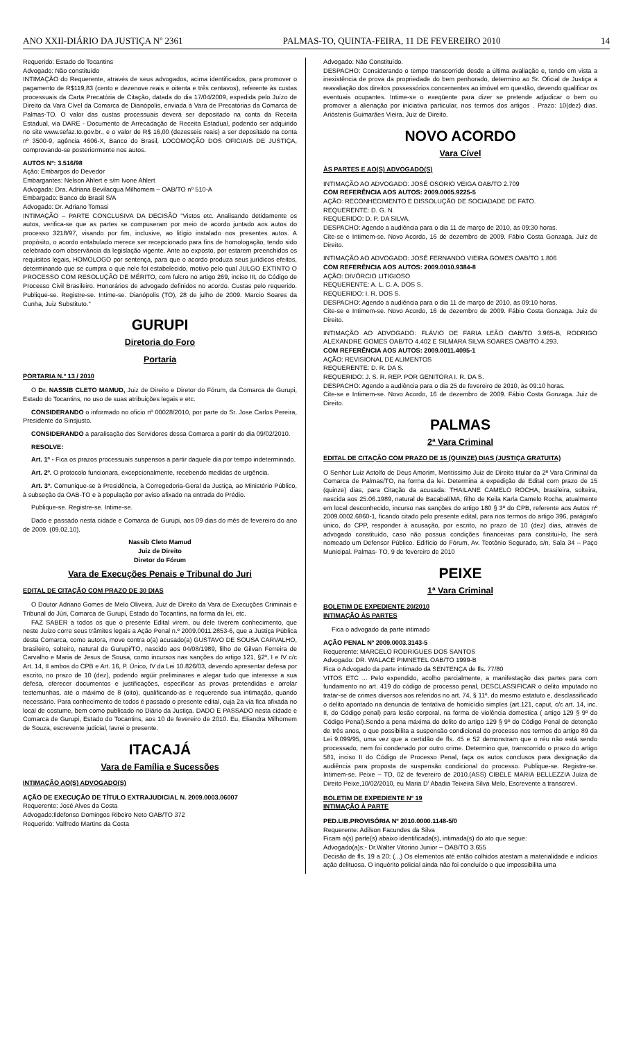ANO XXII-DIÁRIO DA JUSTIÇA Nº 2361 PALMAS-TO, QUINTA-FEIRA, 11 DE FEVEREIRO 2010 14
Requerido: Estado do Tocantins
Advogado: Não constituído
INTIMAÇÃO do Requerente, através de seus advogados, acima identificados, para promover o pagamento de R$119,83 (cento e dezenove reais e oitenta e três centavos), referente às custas processuais da Carta Precatória de Citação, datada do dia 17/04/2009, expedida pelo Juízo de Direito da Vara Cível da Comarca de Dianópolis, enviada à Vara de Precatórias da Comarca de Palmas-TO. O valor das custas processuais deverá ser depositado na conta da Receita Estadual, via DARE - Documento de Arrecadação de Receita Estadual, podendo ser adquirido no site www.sefaz.to.gov.br., e o valor de R$ 16,00 (dezesseis reais) a ser depositado na conta nº 3500-9, agência 4606-X, Banco do Brasil, LOCOMOÇÃO DOS OFICIAIS DE JUSTIÇA, comprovando-se posteriormente nos autos.
AUTOS Nº: 3.516/98
Ação: Embargos do Devedor
Embargantes: Nelson Ahlert e s/m Ivone Ahlert
Advogada: Dra. Adriana Bevilacqua Milhomem – OAB/TO nº 510-A
Embargado: Banco do Brasil S/A
Advogado: Dr. Adriano Tomasi
INTIMAÇÃO – PARTE CONCLUSIVA DA DECISÃO "Vistos etc. Analisando detidamente os autos, verifica-se que as partes se compuseram por meio de acordo juntado aos autos do processo 3218/97, visando por fim, inclusive, ao litígio instalado nos presentes autos. A propósito, o acordo entabulado merece ser recepcionado para fins de homologação, tendo sido celebrado com observância da legislação vigente. Ante ao exposto, por estarem preenchidos os requisitos legais, HOMOLOGO por sentença, para que o acordo produza seus jurídicos efeitos, determinando que se cumpra o que nele foi estabelecido, motivo pelo qual JULGO EXTINTO O PROCESSO COM RESOLUÇÃO DE MÉRITO, com fulcro no artigo 269, inciso III, do Código de Processo Civil Brasileiro. Honorários de advogado definidos no acordo. Custas pelo requerido. Publique-se. Registre-se. Intime-se. Dianópolis (TO), 28 de julho de 2009. Marcio Soares da Cunha, Juiz Substituto."
GURUPI
Diretoria do Foro
Portaria
PORTARIA N.º 13 / 2010
O Dr. NASSIB CLETO MAMUD, Juiz de Direito e Diretor do Fórum, da Comarca de Gurupi, Estado do Tocantins, no uso de suas atribuições legais e etc.
CONSIDERANDO o informado no oficio nº 00028/2010, por parte do Sr. Jose Carlos Pereira, Presidente do Sinsjusto.
CONSIDERANDO a paralisação dos Servidores dessa Comarca a partir do dia 09/02/2010.
RESOLVE:
Art. 1º - Fica os prazos processuais suspensos a partir daquele dia por tempo indeterminado.
Art. 2º. O protocolo funcionara, excepcionalmente, recebendo medidas de urgência.
Art. 3º. Comunique-se à Presidência, à Corregedoria-Geral da Justiça, ao Ministério Público, à subseção da OAB-TO e à população por aviso afixado na entrada do Prédio.
Publique-se. Registre-se. Intime-se.
Dado e passado nesta cidade e Comarca de Gurupi, aos 09 dias do mês de fevereiro do ano de 2009. (09.02.10).
Nassib Cleto Mamud
Juiz de Direito
Diretor do Fórum
Vara de Execuções Penais e Tribunal do Juri
EDITAL DE CITAÇÃO COM PRAZO DE 30 DIAS
O Doutor Adriano Gomes de Melo Oliveira, Juiz de Direito da Vara de Execuções Criminais e Tribunal do Júri, Comarca de Gurupi, Estado do Tocantins, na forma da lei, etc.
FAZ SABER a todos os que o presente Edital virem, ou dele tiverem conhecimento, que neste Juízo corre seus trâmites legais a Ação Penal n.º 2009.0011.2853-6, que a Justiça Pública desta Comarca, como autora, move contra o(a) acusado(a) GUSTAVO DE SOUSA CARVALHO, brasileiro, solteiro, natural de Gurupi/TO, nascido aos 04/08/1989, filho de Gilvan Ferreira de Carvalho e Maria de Jesus de Sousa, como incursos nas sanções do artigo 121, §2º, I e IV c/c Art. 14, II ambos do CPB e Art. 16, P. Único, IV da Lei 10.826/03, devendo apresentar defesa por escrito, no prazo de 10 (dez), podendo argüir preliminares e alegar tudo que interesse a sua defesa, oferecer documentos e justificações, especificar as provas pretendidas e arrolar testemunhas, até o máximo de 8 (oito), qualificando-as e requerendo sua intimação, quando necessário. Para conhecimento de todos é passado o presente edital, cuja 2a via fica afixada no local de costume, bem como publicado no Diário da Justiça. DADO E PASSADO nesta cidade e Comarca de Gurupi, Estado do Tocantins, aos 10 de fevereiro de 2010. Eu, Eliandra Milhomem de Souza, escrevente judicial, lavrei o presente.
ITACAJÁ
Vara de Família e Sucessões
INTIMAÇÃO AO(S) ADVOGADO(S)
AÇÃO DE EXECUÇÃO DE TÍTULO EXTRAJUDICIAL N. 2009.0003.06007
Requerente: José Alves da Costa
Advogado:Ildefonso Domingos Ribeiro Neto OAB/TO 372
Requerido: Valfredo Martins da Costa
Advogado: Não Constituído.
DESPACHO: Considerando o tempo transcorrido desde a última avaliação e, tendo em vista a inexistência de prova da propriedade do bem penhorado, determino ao Sr. Oficial de Justiça a reavaliação dos direitos possessórios concernentes ao imóvel em questão, devendo qualificar os eventuais ocupantes. Intime-se o exeqüente para dizer se pretende adjudicar o bem ou promover a alienação por iniciativa particular, nos termos dos artigos . Prazo: 10(dez) dias. Arióstenis Guimarães Vieira, Juiz de Direito.
NOVO ACORDO
Vara Cível
ÀS PARTES E AO(S) ADVOGADO(S)
INTIMAÇÃO AO ADVOGADO: JOSÉ OSORIO VEIGA OAB/TO 2.709
COM REFERÊNCIA AOS AUTOS: 2009.0005.9225-5
AÇÃO: RECONHECIMENTO E DISSOLUÇÃO DE SOCIADADE DE FATO.
REQUERENTE: D. G. N.
REQUERIDO: D. P. DA SILVA.
DESPACHO: Agendo a audiência para o dia 11 de março de 2010, às 09:30 horas.
Cite-se e Intimem-se. Novo Acordo, 16 de dezembro de 2009. Fábio Costa Gonzaga. Juiz de Direito.
INTIMAÇÃO AO ADVOGADO: JOSÉ FERNANDO VIEIRA GOMES OAB/TO 1.806
COM REFERÊNCIA AOS AUTOS: 2009.0010.9384-8
AÇÃO: DIVÓRCIO LITIGIOSO
REQUERENTE: A. L. C. A. DOS S.
REQUERIDO: I. R. DOS S.
DESPACHO: Agendo a audiência para o dia 11 de março de 2010, às 09:10 horas.
Cite-se e Intimem-se. Novo Acordo, 16 de dezembro de 2009. Fábio Costa Gonzaga. Juiz de Direito.
INTIMAÇÃO AO ADVOGADO: FLÁVIO DE FARIA LEÃO OAB/TO 3.965-B, RODRIGO ALEXANDRE GOMES OAB/TO 4.402 E SILMARA SILVA SOARES OAB/TO 4.293.
COM REFERÊNCIA AOS AUTOS: 2009.0011.4095-1
AÇÃO: REVISIONAL DE ALIMENTOS
REQUERENTE: D. R. DA S.
REQUERIDO: J. S. R. REP. POR GENITORA I. R. DA S.
DESPACHO: Agendo a audiência para o dia 25 de fevereiro de 2010, às 09:10 horas.
Cite-se e Intimem-se. Novo Acordo, 16 de dezembro de 2009. Fábio Costa Gonzaga. Juiz de Direito.
PALMAS
2ª Vara Criminal
EDITAL DE CITAÇÃO COM PRAZO DE 15 (QUINZE) DIAS (JUSTIÇA GRATUITA)
O Senhor Luiz Astolfo de Deus Amorim, Meritíssimo Juiz de Direito titular da 2ª Vara Criminal da Comarca de Palmas/TO, na forma da lei. Determina a expedição de Edital com prazo de 15 (quinze) dias, para Citação da acusada: THAILANE CAMELO ROCHA, brasileira, solteira, nascida aos 25.06.1989, natural de Bacabal/MA, filho de Keila Karla Camelo Rocha, atualmente em local desconhecido, incurso nas sanções do artigo 180 § 3º do CPB, referente aos Autos nº 2009.0002.6860-1, ficando citado pelo presente edital, para nos termos do artigo 396, parágrafo único, do CPP, responder à acusação, por escrito, no prazo de 10 (dez) dias, através de advogado constituído, caso não possua condições financeiras para constitui-lo, lhe será nomeado um Defensor Público. Edifício do Fórum, Av. Teotônio Segurado, s/n, Sala 34 – Paço Municipal. Palmas- TO. 9 de fevereiro de 2010
PEIXE
1ª Vara Criminal
BOLETIM DE EXPEDIENTE 20/2010
INTIMAÇÃO ÀS PARTES
Fica o advogado da parte intimado
AÇÃO PENAL Nº 2009.0003.3143-5
Requerente: MARCELO RODRIGUES DOS SANTOS
Advogado: DR. WALACE PIMNETEL OAB/TO 1999-B
Fica o Advogado da parte intimado da SENTENÇA de fls. 77/80
VITOS ETC ... Pelo expendido, acolho parcialmente, a manifestação das partes para com fundamento no art. 419 do código de processo penal, DESCLASSIFICAR o delito imputado no tratar-se de crimes diversos aos referidos no art. 74, § 11º, do mesmo estatuto e, desclassificado o delito apontado na denuncia de tentativa de homicídio simples (art.121, caput, c/c art. 14, inc. II, do Código penal) para lesão corporal, na forma de violência domestica ( artigo 129 § 9º do Código Penal).Sendo a pena máxima do delito do artigo 129 § 9º do Código Penal de detenção de três anos, o que possibilita a suspensão condicional do processo nos termos do artigo 89 da Lei 9.099/95, uma vez que a certidão de fls. 45 e 52 demonstram que o réu não está sendo processado, nem foi condenado por outro crime. Determino que, transcorrido o prazo do artigo 581, inciso II do Código de Processo Penal, faça os autos conclusos para designação da audiência para proposta de suspensão condicional do processo. Publique-se. Registre-se. Intimem-se. Peixe – TO, 02 de fevereiro de 2010.(ASS) CIBELE MARIA BELLEZZIA Juíza de Direito Peixe,10/02/2010, eu Maria D' Abadia Teixeira Silva Melo, Escrevente a transcrevi.
BOLETIM DE EXPEDIENTE Nº 19
INTIMAÇÃO À PARTE
PED.LIB.PROVISÓRIA Nº 2010.0000.1148-5/0
Requerente: Adilson Facundes da Silva
Ficam a(s) parte(s) abaixo identificada(s), intimada(s) do ato que segue:
Advogado(a)s:- Dr.Walter Vitorino Junior – OAB/TO 3.655
Decisão de fls. 19 a 20: (...) Os elementos até então colhidos atestam a materialidade e indícios ação delituosa. O inquérito policial ainda não foi concluído o que impossibilita uma